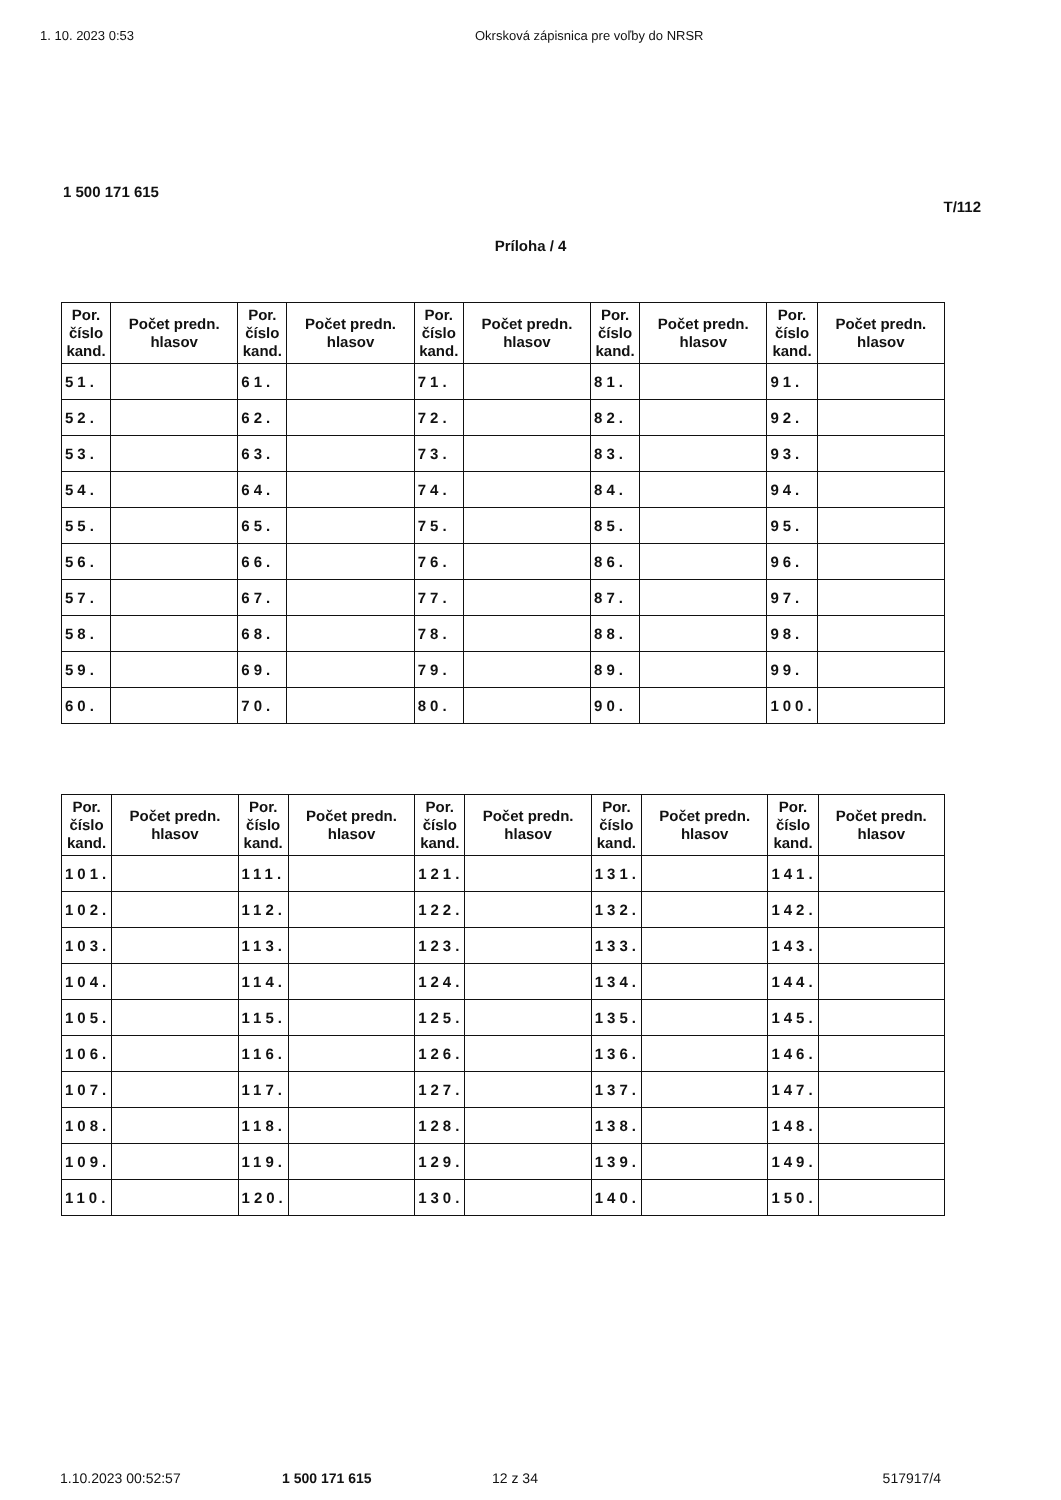1. 10. 2023 0:53 Okrsková zápisnica pre voľby do NRSR
1 500 171 615
T/112
Príloha / 4
| Por. číslo kand. | Počet predn. hlasov | Por. číslo kand. | Počet predn. hlasov | Por. číslo kand. | Počet predn. hlasov | Por. číslo kand. | Počet predn. hlasov | Por. číslo kand. | Počet predn. hlasov |
| --- | --- | --- | --- | --- | --- | --- | --- | --- | --- |
| 51. | | 61. | | 71. | | 81. | | 91. | |
| 52. | | 62. | | 72. | | 82. | | 92. | |
| 53. | | 63. | | 73. | | 83. | | 93. | |
| 54. | | 64. | | 74. | | 84. | | 94. | |
| 55. | | 65. | | 75. | | 85. | | 95. | |
| 56. | | 66. | | 76. | | 86. | | 96. | |
| 57. | | 67. | | 77. | | 87. | | 97. | |
| 58. | | 68. | | 78. | | 88. | | 98. | |
| 59. | | 69. | | 79. | | 89. | | 99. | |
| 60. | | 70. | | 80. | | 90. | | 100. | |
| Por. číslo kand. | Počet predn. hlasov | Por. číslo kand. | Počet predn. hlasov | Por. číslo kand. | Počet predn. hlasov | Por. číslo kand. | Počet predn. hlasov | Por. číslo kand. | Počet predn. hlasov |
| --- | --- | --- | --- | --- | --- | --- | --- | --- | --- |
| 101. | | 111. | | 121. | | 131. | | 141. | |
| 102. | | 112. | | 122. | | 132. | | 142. | |
| 103. | | 113. | | 123. | | 133. | | 143. | |
| 104. | | 114. | | 124. | | 134. | | 144. | |
| 105. | | 115. | | 125. | | 135. | | 145. | |
| 106. | | 116. | | 126. | | 136. | | 146. | |
| 107. | | 117. | | 127. | | 137. | | 147. | |
| 108. | | 118. | | 128. | | 138. | | 148. | |
| 109. | | 119. | | 129. | | 139. | | 149. | |
| 110. | | 120. | | 130. | | 140. | | 150. | |
1.10.2023 00:52:57 1 500 171 615 12 z 34 517917/4